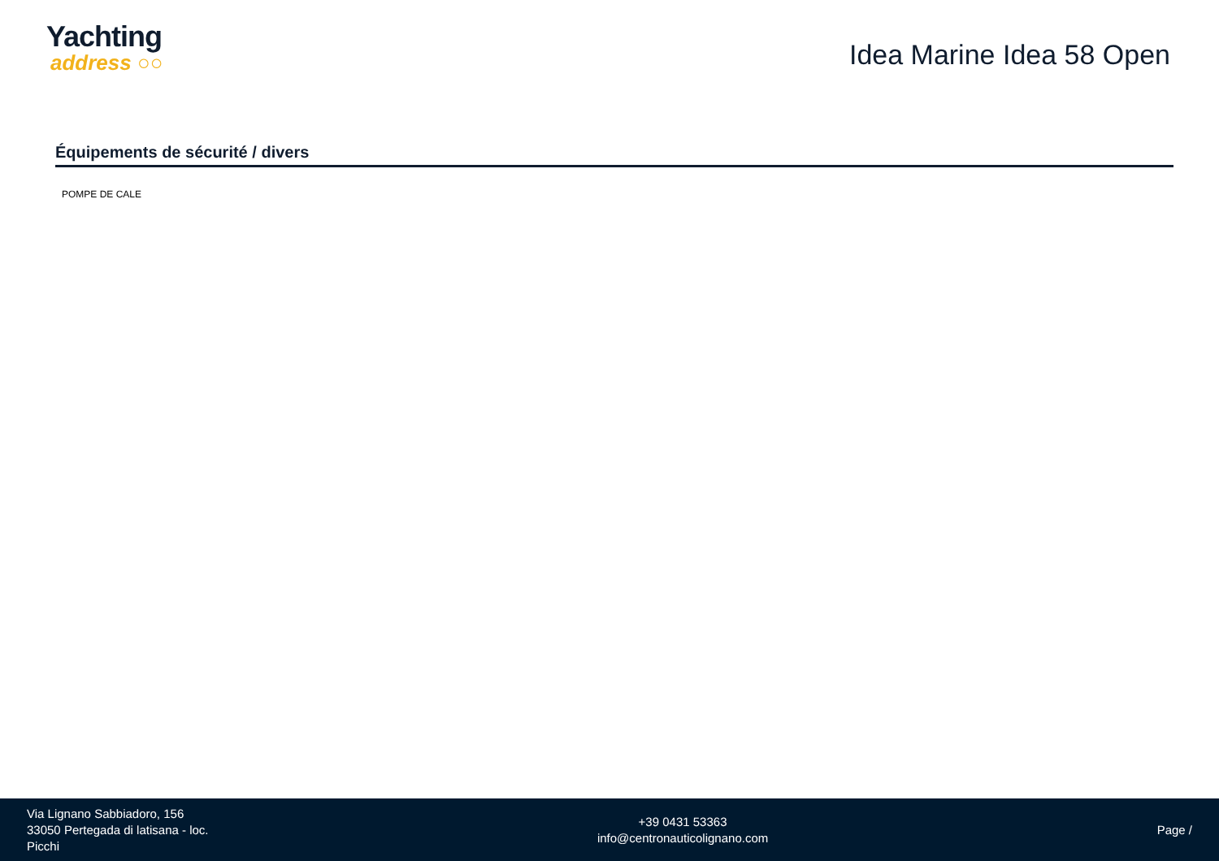Yachting
address ○○
Idea Marine Idea 58 Open
Équipements de sécurité / divers
POMPE DE CALE
Via Lignano Sabbiadoro, 156
33050 Pertegada di latisana - loc.
Picchi
+39 0431 53363
info@centronauticolignano.com
Page /